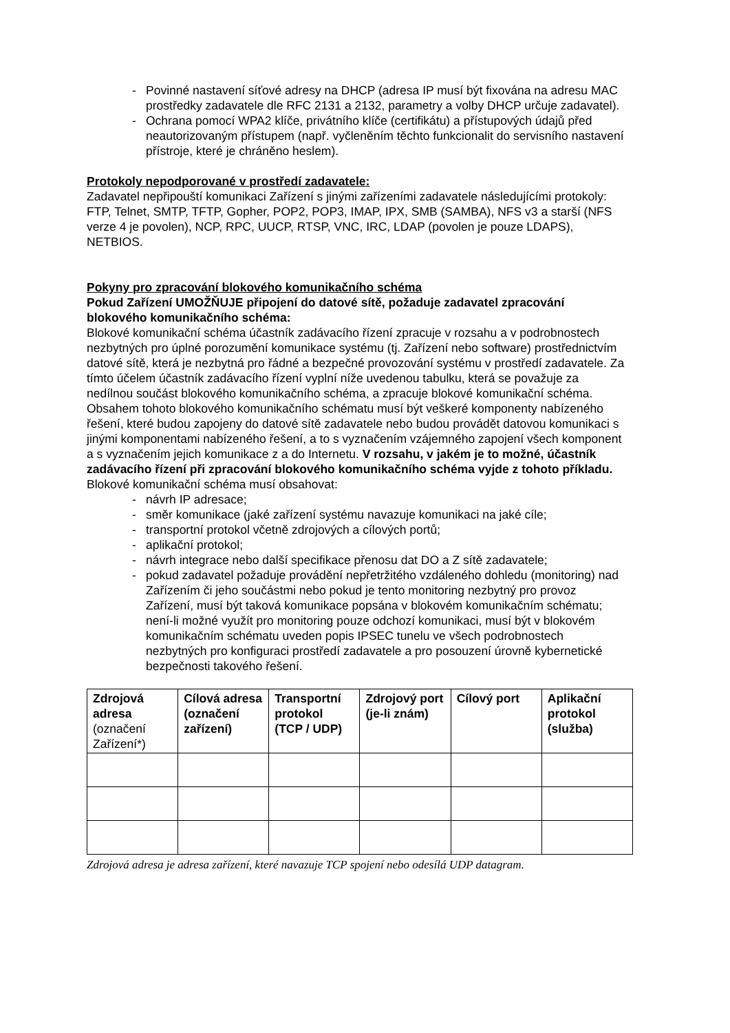- Povinné nastavení síťové adresy na DHCP (adresa IP musí být fixována na adresu MAC prostředky zadavatele dle RFC 2131 a 2132, parametry a volby DHCP určuje zadavatel).
- Ochrana pomocí WPA2 klíče, privátního klíče (certifikátu) a přístupových údajů před neautorizovaným přístupem (např. vyčleněním těchto funkcionalit do servisního nastavení přístroje, které je chráněno heslem).
Protokoly nepodporované v prostředí zadavatele:
Zadavatel nepřipouští komunikaci Zařízení s jinými zařízeními zadavatele následujícími protokoly: FTP, Telnet, SMTP, TFTP, Gopher, POP2, POP3, IMAP, IPX, SMB (SAMBA), NFS v3 a starší (NFS verze 4 je povolen), NCP, RPC, UUCP, RTSP, VNC, IRC, LDAP (povolen je pouze LDAPS), NETBIOS.
Pokyny pro zpracování blokového komunikačního schéma
Pokud Zařízení UMOŽŇUJE připojení do datové sítě, požaduje zadavatel zpracování blokového komunikačního schéma:
Blokové komunikační schéma účastník zadávacího řízení zpracuje v rozsahu a v podrobnostech nezbytných pro úplné porozumění komunikace systému (tj. Zařízení nebo software) prostřednictvím datové sítě, která je nezbytná pro řádné a bezpečné provozování systému v prostředí zadavatele. Za tímto účelem účastník zadávacího řízení vyplní níže uvedenou tabulku, která se považuje za nedílnou součást blokového komunikačního schéma, a zpracuje blokové komunikační schéma. Obsahem tohoto blokového komunikačního schématu musí být veškeré komponenty nabízeného řešení, které budou zapojeny do datové sítě zadavatele nebo budou provádět datovou komunikaci s jinými komponentami nabízeného řešení, a to s vyznačením vzájemného zapojení všech komponent a s vyznačením jejich komunikace z a do Internetu. V rozsahu, v jakém je to možné, účastník zadávacího řízení při zpracování blokového komunikačního schéma vyjde z tohoto příkladu.
Blokové komunikační schéma musí obsahovat:
- návrh IP adresace;
- směr komunikace (jaké zařízení systému navazuje komunikaci na jaké cíle;
- transportní protokol včetně zdrojových a cílových portů;
- aplikační protokol;
- návrh integrace nebo další specifikace přenosu dat DO a Z sítě zadavatele;
- pokud zadavatel požaduje provádění nepřetržitého vzdáleného dohledu (monitoring) nad Zařízením či jeho součástmi nebo pokud je tento monitoring nezbytný pro provoz Zařízení, musí být taková komunikace popsána v blokovém komunikačním schématu; není-li možné využít pro monitoring pouze odchozí komunikaci, musí být v blokovém komunikačním schématu uveden popis IPSEC tunelu ve všech podrobnostech nezbytných pro konfiguraci prostředí zadavatele a pro posouzení úrovně kybernetické bezpečnosti takového řešení.
| Zdrojová adresa (označení Zařízení*) | Cílová adresa (označení zařízení) | Transportní protokol (TCP / UDP) | Zdrojový port (je-li znám) | Cílový port | Aplikační protokol (služba) |
| --- | --- | --- | --- | --- | --- |
Zdrojová adresa je adresa zařízení, které navazuje TCP spojení nebo odesílá UDP datagram.